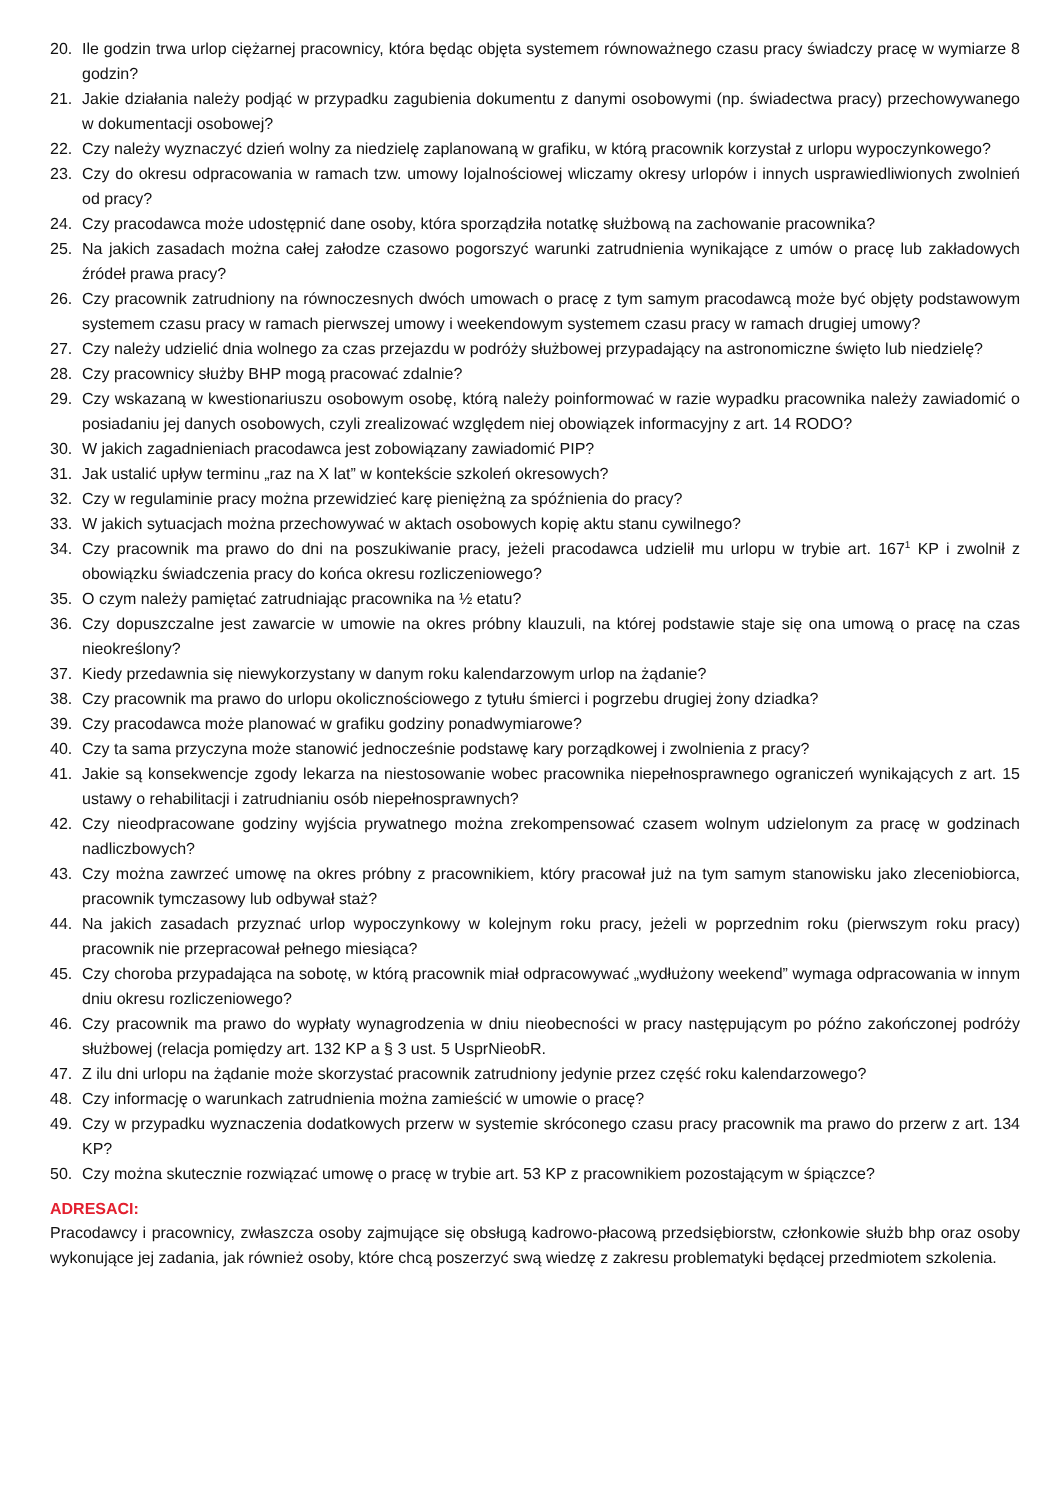20. Ile godzin trwa urlop ciężarnej pracownicy, która będąc objęta systemem równoważnego czasu pracy świadczy pracę w wymiarze 8 godzin?
21. Jakie działania należy podjąć w przypadku zagubienia dokumentu z danymi osobowymi (np. świadectwa pracy) przechowywanego w dokumentacji osobowej?
22. Czy należy wyznaczyć dzień wolny za niedzielę zaplanowaną w grafiku, w którą pracownik korzystał z urlopu wypoczynkowego?
23. Czy do okresu odpracowania w ramach tzw. umowy lojalnościowej wliczamy okresy urlopów i innych usprawiedliwionych zwolnień od pracy?
24. Czy pracodawca może udostępnić dane osoby, która sporządziła notatkę służbową na zachowanie pracownika?
25. Na jakich zasadach można całej załodze czasowo pogorszyć warunki zatrudnienia wynikające z umów o pracę lub zakładowych źródeł prawa pracy?
26. Czy pracownik zatrudniony na równoczesnych dwóch umowach o pracę z tym samym pracodawcą może być objęty podstawowym systemem czasu pracy w ramach pierwszej umowy i weekendowym systemem czasu pracy w ramach drugiej umowy?
27. Czy należy udzielić dnia wolnego za czas przejazdu w podróży służbowej przypadający na astronomiczne święto lub niedzielę?
28. Czy pracownicy służby BHP mogą pracować zdalnie?
29. Czy wskazaną w kwestionariuszu osobowym osobę, którą należy poinformować w razie wypadku pracownika należy zawiadomić o posiadaniu jej danych osobowych, czyli zrealizować względem niej obowiązek informacyjny z art. 14 RODO?
30. W jakich zagadnieniach pracodawca jest zobowiązany zawiadomić PIP?
31. Jak ustalić upływ terminu „raz na X lat” w kontekście szkoleń okresowych?
32. Czy w regulaminie pracy można przewidzieć karę pieniężną za spóźnienia do pracy?
33. W jakich sytuacjach można przechowywać w aktach osobowych kopię aktu stanu cywilnego?
34. Czy pracownik ma prawo do dni na poszukiwanie pracy, jeżeli pracodawca udzielił mu urlopu w trybie art. 167<sup>1</sup> KP i zwolnił z obowiązku świadczenia pracy do końca okresu rozliczeniowego?
35. O czym należy pamiętać zatrudniając pracownika na ½ etatu?
36. Czy dopuszczalne jest zawarcie w umowie na okres próbny klauzuli, na której podstawie staje się ona umową o pracę na czas nieokreślony?
37. Kiedy przedawnia się niewykorzystany w danym roku kalendarzowym urlop na żądanie?
38. Czy pracownik ma prawo do urlopu okolicznościowego z tytułu śmierci i pogrzebu drugiej żony dziadka?
39. Czy pracodawca może planować w grafiku godziny ponadwymiarowe?
40. Czy ta sama przyczyna może stanowić jednocześnie podstawę kary porządkowej i zwolnienia z pracy?
41. Jakie są konsekwencje zgody lekarza na niestosowanie wobec pracownika niepełnosprawnego ograniczeń wynikających z art. 15 ustawy o rehabilitacji i zatrudnianiu osób niepełnosprawnych?
42. Czy nieodpracowane godziny wyjścia prywatnego można zrekompensować czasem wolnym udzielonym za pracę w godzinach nadliczbowych?
43. Czy można zawrzeć umowę na okres próbny z pracownikiem, który pracował już na tym samym stanowisku jako zleceniobiorca, pracownik tymczasowy lub odbywał staż?
44. Na jakich zasadach przyznać urlop wypoczynkowy w kolejnym roku pracy, jeżeli w poprzednim roku (pierwszym roku pracy) pracownik nie przepracował pełnego miesiąca?
45. Czy choroba przypadająca na sobotę, w którą pracownik miał odpracowywać „wydłużony weekend” wymaga odpracowania w innym dniu okresu rozliczeniowego?
46. Czy pracownik ma prawo do wypłaty wynagrodzenia w dniu nieobecności w pracy następującym po późno zakończonej podróży służbowej (relacja pomiędzy art. 132 KP a § 3 ust. 5 UsprNieobR.
47. Z ilu dni urlopu na żądanie może skorzystać pracownik zatrudniony jedynie przez część roku kalendarzowego?
48. Czy informację o warunkach zatrudnienia można zamieścić w umowie o pracę?
49. Czy w przypadku wyznaczenia dodatkowych przerw w systemie skróconego czasu pracy pracownik ma prawo do przerw z art. 134 KP?
50. Czy można skutecznie rozwiązać umowę o pracę w trybie art. 53 KP z pracownikiem pozostającym w śpiączce?
ADRESACI:
Pracodawcy i pracownicy, zwłaszcza osoby zajmujące się obsługą kadrowo-płacową przedsiębiorstw, członkowie służb bhp oraz osoby wykonujące jej zadania, jak również osoby, które chcą poszerzyć swą wiedzę z zakresu problematyki będącej przedmiotem szkolenia.